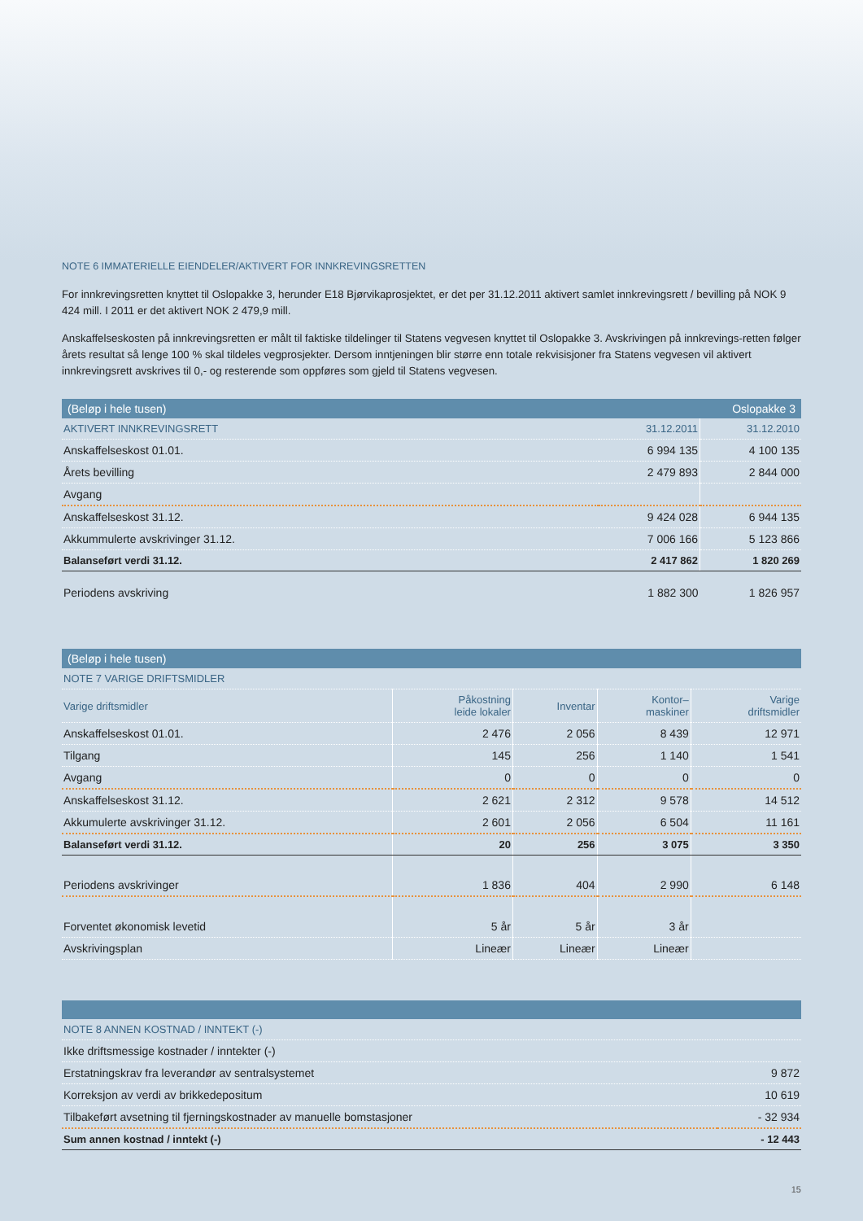NOTE 6 IMMATERIELLE EIENDELER/AKTIVERT FOR INNKREVINGSRETTEN
For innkrevingsretten knyttet til Oslopakke 3, herunder E18 Bjørvikaprosjektet, er det per 31.12.2011 aktivert samlet innkrevingsrett / bevilling på NOK 9 424 mill. I 2011 er det aktivert NOK 2 479,9 mill.
Anskaffelseskosten på innkrevingsretten er målt til faktiske tildelinger til Statens vegvesen knyttet til Oslopakke 3. Avskrivingen på innkrevings-retten følger årets resultat så lenge 100 % skal tildeles vegprosjekter. Dersom inntjeningen blir større enn totale rekvisisjoner fra Statens vegvesen vil aktivert innkrevingsrett avskrives til 0,- og resterende som oppføres som gjeld til Statens vegvesen.
| (Beløp i hele tusen) | | Oslopakke 3 |
| AKTIVERT INNKREVINGSRETT | 31.12.2011 | 31.12.2010 |
| Anskaffelseskost 01.01. | 6 994 135 | 4 100 135 |
| Årets bevilling | 2 479 893 | 2 844 000 |
| Avgang | | |
| Anskaffelseskost 31.12. | 9 424 028 | 6 944 135 |
| Akkummulerte avskrivinger 31.12. | 7 006 166 | 5 123 866 |
| Balanseført verdi 31.12. | 2 417 862 | 1 820 269 |
| Periodens avskriving | 1 882 300 | 1 826 957 |
| (Beløp i hele tusen) | | | | |
| NOTE 7 VARIGE DRIFTSMIDLER | | | | |
| Varige driftsmidler | Påkostning leide lokaler | Inventar | Kontor– maskiner | Varige driftsmidler |
| Anskaffelseskost 01.01. | 2 476 | 2 056 | 8 439 | 12 971 |
| Tilgang | 145 | 256 | 1 140 | 1 541 |
| Avgang | 0 | 0 | 0 | 0 |
| Anskaffelseskost 31.12. | 2 621 | 2 312 | 9 578 | 14 512 |
| Akkumulerte avskrivinger 31.12. | 2 601 | 2 056 | 6 504 | 11 161 |
| Balanseført verdi 31.12. | 20 | 256 | 3 075 | 3 350 |
| Periodens avskrivinger | 1 836 | 404 | 2 990 | 6 148 |
| Forventet økonomisk levetid | 5 år | 5 år | 3 år | |
| Avskrivingsplan | Lineær | Lineær | Lineær | |
| NOTE 8 ANNEN KOSTNAD / INNTEKT (-) | |
| Ikke driftsmessige kostnader / inntekter (-) | |
| Erstatningskrav fra leverandør av sentralsystemet | 9 872 |
| Korreksjon av verdi av brikkedepositum | 10 619 |
| Tilbakeført avsetning til fjerningskostnader av manuelle bomstasjoner | - 32 934 |
| Sum annen kostnad / inntekt (-) | - 12 443 |
15